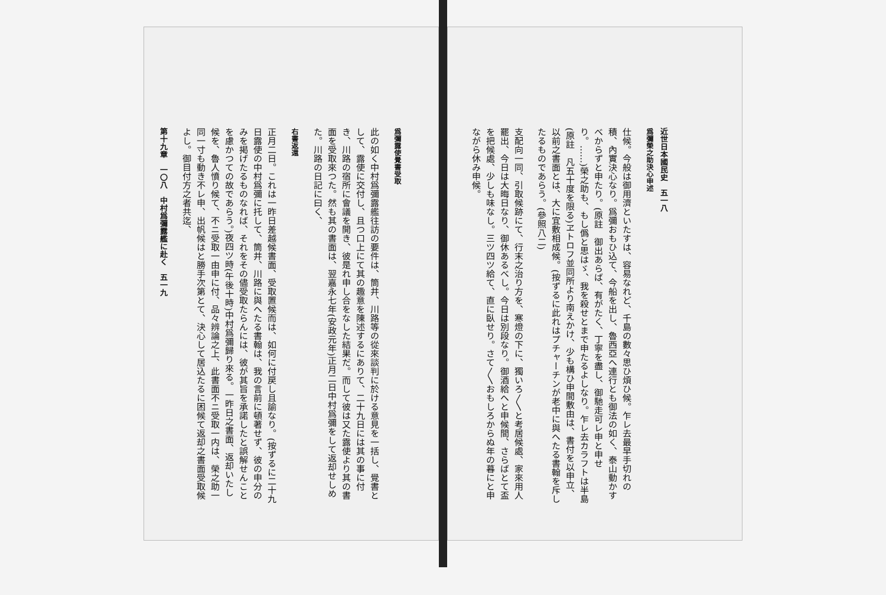爲彌露使覺書受取
此の如く中村爲彌露艦往訪の要件は、筒井、川路等の從來談判に於ける意見を一括し、覺書として、露使に交付し、且つ口上にて其の趣意を陳述するにありて、二十九日には其の事に付き、川路の宿所に會議を開き、彼是れ申し合をなした結果だ。而して彼は又た露使より其の書面を受取來つた。然も其の書面は、翌嘉永七年(安政元年)正月二日中村爲彌をして返却せしめた。川路の日記に曰く、
右書返還
正月二日。これは一昨日差越候書面、受取置候而は、如何に付戻し且諭なり。(按ずるに二十九日露使の中村爲彌に托して、筒井、川路に與へたる書翰は、我の言前に頓著せず、彼の申分のみを掲げたるものなれば、それをその儘受取たらんには、彼が其旨を承諾したと誤解せんことを慮かつての故であらう。)夜四ツ時(午後十時)中村爲彌歸り來る。一昨日之書面、返却いたし候を、魯人憤り候て、不ニ受取一由申に付、品々辨論之上、此書面不ニ受取一内は、榮之助一同一寸も動き不レ申、出帆候はと勝手次第とて、決心して居込たるに困候て返却之書面受取候よし。御目付方之者共迄、
第十九章　一〇八　中村爲彌露艦に赴く　五一九
近世日本國民史　五一八
爲彌榮之助決心申述
仕候。今般は御用濟といたすは、容易なれど、千島の數々思ひ煩ひ候。乍レ去最早手切れの積、內實決心なり。爲彌おもひ込て、今船を出し、魯西亞へ連行とも御法の如く、泰山動かすべからずと申たり。(原註　御出あらば、有がたく、丁寧を盡し、御馳走可レ申と申せり。……)榮之助も、もし僞と思はゞ、我を殺せとまで申たるよしなり。乍レ去カラフトは半島(原註　凡五十度を限る)ヱトロフ並同所より南えかけ、少も構ひ申間敷由は、書付を以申立、以前之書面とは、大に宜敷相成候。(按ずるに此れはプチャーチンが老中に與へたる書翰を斥したるものであらう。(參照八二)
支配向一同、引取候跡にて、行末之治り方を、寒燈の下に、獨いろ〳〵と考居候處、家來用人罷出、今日は大晦日なり、御休あるべし。今日は別段なり。御酒給へと申候間、さらばとて盃を把候處、少しも味なし。三ツ四ツ給て、直に臥せり。さて〳〵おもしろからぬ年の暮にと申ながら休み申候。